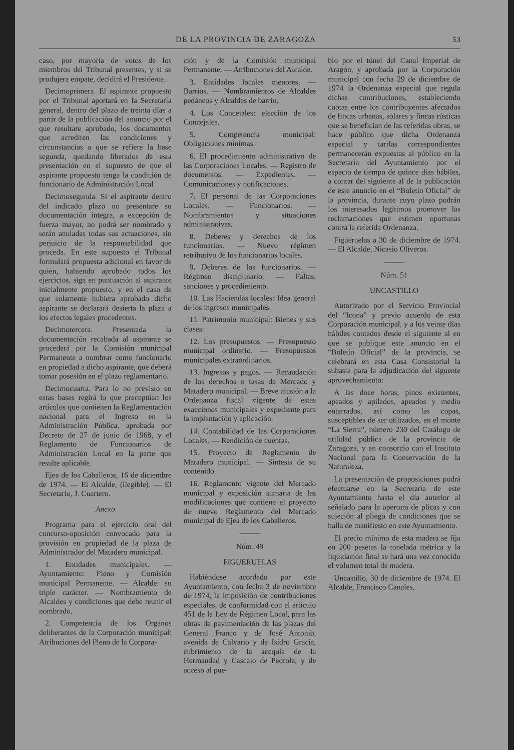DE LA PROVINCIA DE ZARAGOZA 53
caso, por mayoría de votos de los miembros del Tribunal presentes, y si se produjera empate, decidirá el Presidente.
Decimoprimera. El aspirante propuesto por el Tribunal aportará en la Secretaría general, dentro del plazo de treinta días a partir de la publicación del anuncio por el que resultare aprobado, los documentos que acrediten las condiciones y circunstancias a que se refiere la base segunda, quedando liberados de esta presentación en el supuesto de que el aspirante propuesto tenga la condición de funcionario de Administración Local
Decimosegunda. Si el aspirante dentro del indicado plazo no presentare su documentación íntegra, a excepción de fuerza mayor, no podrá ser nombrado y serán anuladas todas sus actuaciones, sin perjuicio de la responsabilidad que proceda. En este supuesto el Tribunal formulará propuesta adicional en favor de quien, habiendo aprobado todos los ejercicios, siga en puntuación al aspirante inicialmente propuesto, y en el caso de que solamente hubiera aprobado dicho aspirante se declarará desierta la plaza a los efectos legales procedentes.
Decimotercera. Presentada la documentación recabada al aspirante se procederá por la Comisión municipal Permanente a nombrar como funcionario en propiedad a dicho aspirante, que deberá tomar posesión en el plazo reglamentario.
Decimocuarta. Para lo no previsto en estas bases regirá lo que preceptúan los artículos que contienen la Reglamentación nacional para el Ingreso en la Administración Pública, aprobada por Decreto de 27 de junio de 1968, y el Reglamento de Funcionarios de Administración Local en la parte que resulte aplicable.
Ejea de los Caballeros, 16 de diciembre de 1974. — El Alcalde, (ilegible). — El Secretario, J. Cuartero.
Anexo
Programa para el ejercicio oral del concurso-oposición convocado para la provisión en propiedad de la plaza de Administrador del Matadero municipal.
1. Entidades municipales. — Ayuntamiento: Pleno y Comisión municipal Permanente. — Alcalde: su triple carácter. — Nombramiento de Alcaldes y condiciones que debe reunir el nombrado.
2. Competencia de los Organos deliberantes de la Corporación municipal: Atribuciones del Pleno de la Corpora-
ción y de la Comisión municipal Permanente. — Atribuciones del Alcalde.
3. Entidades locales menores. — Barrios. — Nombramientos de Alcaldes pedáneos y Alcaldes de barrio.
4. Los Concejales: elección de los Concejales.
5. Competencia municipal: Obligaciones mínimas.
6. El procedimiento administrativo de las Corporaciones Locales. — Registro de documentos. — Expedientes. — Comunicaciones y notificaciones.
7. El personal de las Corporaciones Locales. — Funcionarios. — Nombramientos y situaciones administrativas.
8. Deberes y derechos de los funcionarios. — Nuevo régimen retributivo de los funcionarios locales.
9. Deberes de los funcionarios. — Régimen disciplinario. — Faltas, sanciones y procedimiento.
10. Las Haciendas locales: Idea general de los ingresos municipales.
11. Patrimonio municipal: Bienes y sus clases.
12. Los presupuestos. — Presupuesto municipal ordinario. — Presupuestos municipales extraordinarios.
13. Ingresos y pagos. — Recaudación de los derechos o tasas de Mercado y Matadero municipal. — Breve alusión a la Ordenanza fiscal vigente de estas exacciones municipales y expediente para la implantación y aplicación.
14. Contabilidad de las Corporaciones Locales. — Rendición de cuentas.
15. Proyecto de Reglamento de Matadero municipal. — Síntesis de su contenido.
16. Reglamento vigente del Mercado municipal y exposición sumaria de las modificaciones que contiene el proyecto de nuevo Reglamento del Mercado municipal de Ejea de los Caballeros.
Núm. 49
FIGUERUELAS
Habiéndose acordado por este Ayuntamiento, con fecha 3 de noviembre de 1974, la imposición de contribuciones especiales, de conformidad con el artículo 451 de la Ley de Régimen Local, para las obras de pavimentación de las plazas del General Franco y de José Antonio, avenida de Calvario y de Isidro Gracia, cubrimiento de la acequia de la Hermandad y Cascajo de Pedrola, y de acceso al pue-
blo por el túnel del Canal Imperial de Aragón, y aprobada por la Corporación municipal con fecha 29 de diciembre de 1974 la Ordenanza especial que regula dichas contribuciones, estableciendo cuotas entre los contribuyentes afectados de fincas urbanas, solares y fincas rústicas que se benefician de las referidas obras, se hace público que dicha Ordenanza especial y tarifas correspondientes permanecerán expuestas al público en la Secretaría del Ayuntamiento por el espacio de tiempo de quince días hábiles, a contar del siguiente al de la publicación de este anuncio en el “Boletín Oficial” de la provincia, durante cuyo plazo podrán los interesados legítimos promover las reclamaciones que estimen oportunas contra la referida Ordenanza.
Figueruelas a 30 de diciembre de 1974. — El Alcalde, Nicasio Oliveros.
Núm. 51
UNCASTILLO
Autorizado por el Servicio Provincial del “Icona” y previo acuerdo de esta Corporación municipal, y a los veinte días hábiles contados desde el siguiente al en que se publique este anuncio en el “Boletín Oficial” de la provincia, se celebrará en esta Casa Consistorial la subasta para la adjudicación del siguente aprovechamiento:
A las doce horas, pinos existentes, apeados y apilados, apeados y medio enterrados, así como las copas, susceptibles de ser utilizados, en el monte “La Sierra”, número 230 del Catálogo de utilidad pública de la provincia de Zaragoza, y en consorcio con el Instituto Nacional para la Conservación de la Naturaleza.
La presentación de proposiciones podrá efectuarse en la Secretaría de este Ayuntamiento hasta el día anterior al señalado para la apertura de plicas y con sujeción al pliego de condiciones que se halla de manifiesto en este Ayuntamiento.
El precio mínimo de esta madera se fija en 200 pesetas la tonelada métrica y la liquidación final se hará una vez conocido el volumen total de madera.
Uncastillo, 30 de diciembre de 1974. El Alcalde, Francisco Canales.